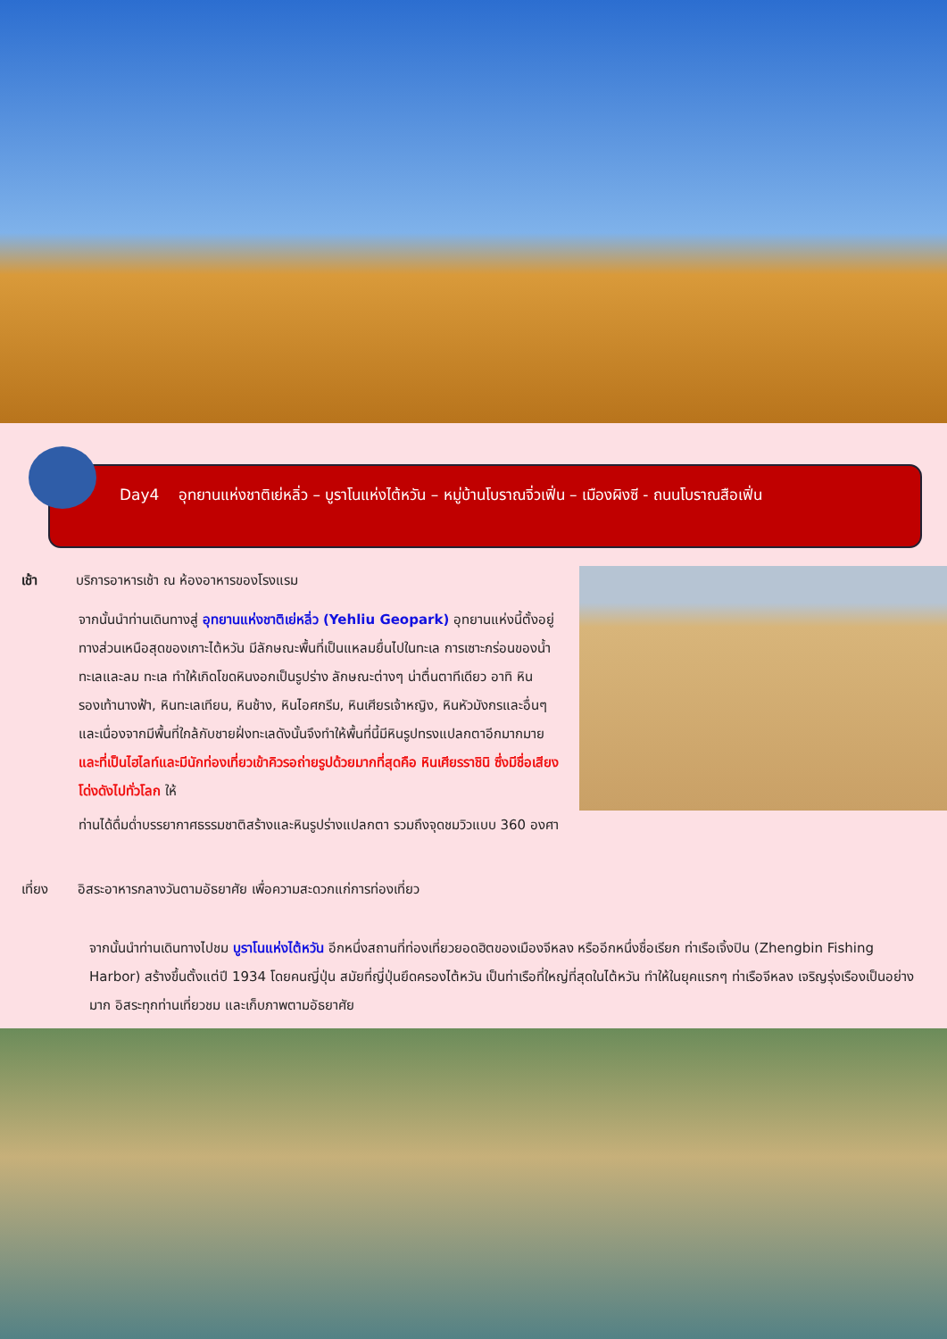Day4 อุทยานแห่งชาติเย่หลิ่ว – บูราโนแห่งไต้หวัน – หมู่บ้านโบราณจิ่วเฟิ่น – เมืองผิงซี - ถนนโบราณสือเฟิ่น
เช้า บริการอาหารเช้า ณ ห้องอาหารของโรงแรม
จากนั้นนำท่านเดินทางสู่ อุทยานแห่งชาติเย่หลิ่ว (Yehliu Geopark) อุทยานแห่งนี้ตั้งอยู่ทางส่วนเหนือสุดของเกาะไต้หวัน มีลักษณะพื้นที่เป็นแหลมยื่นไปในทะเล การเซาะกร่อนของน้ำทะเลและลม ทะเล ทำให้เกิดโขดหินงอกเป็นรูปร่าง ลักษณะต่างๆ น่าตื่นตาทีเดียว อาทิ หินรองเท้านางฟ้า, หินทะเลเทียน, หินช้าง, หินไอศกรีม, หินเศียรเจ้าหญิง, หินหัวมังกรและอื่นๆ และเนื่องจากมีพื้นที่ใกล้กับชายฝั่งทะเลดังนั้นจึงทำให้พื้นที่นี้มีหินรูปทรงแปลกตาอีกมากมาย และที่เป็นไฮไลท์และมีนักท่องเที่ยวเข้าคิวรอถ่ายรูปด้วยมากที่สุดคือ หินเศียรราชินิ ซึ่งมีชื่อเสียงโด่งดังไปทั่วโลก ให้
ท่านได้ดื่มด่ำบรรยากาศธรรมชาติสร้างและหินรูปร่างแปลกตา รวมถึงจุดชมวิวแบบ 360 องศา
เที่ยง อิสระอาหารกลางวันตามอัธยาศัย เพื่อความสะดวกแก่การท่องเที่ยว
จากนั้นนำท่านเดินทางไปชม บูราโนแห่งไต้หวัน อีกหนึ่งสถานที่ท่องเที่ยวยอดฮิตของเมืองจีหลง หรืออีกหนึ่งชื่อเรียก ท่าเรือเจิ้งปิน (Zhengbin Fishing Harbor) สร้างขึ้นตั้งแต่ปี 1934 โดยคนญี่ปุ่น สมัยที่ญี่ปุ่นยึดครองไต้หวัน เป็นท่าเรือที่ใหญ่ที่สุดในไต้หวัน ทำให้ในยุคแรกๆ ท่าเรือจีหลง เจริญรุ่งเรืองเป็นอย่างมาก อิสระทุกท่านเที่ยวชม และเก็บภาพตามอัธยาศัย